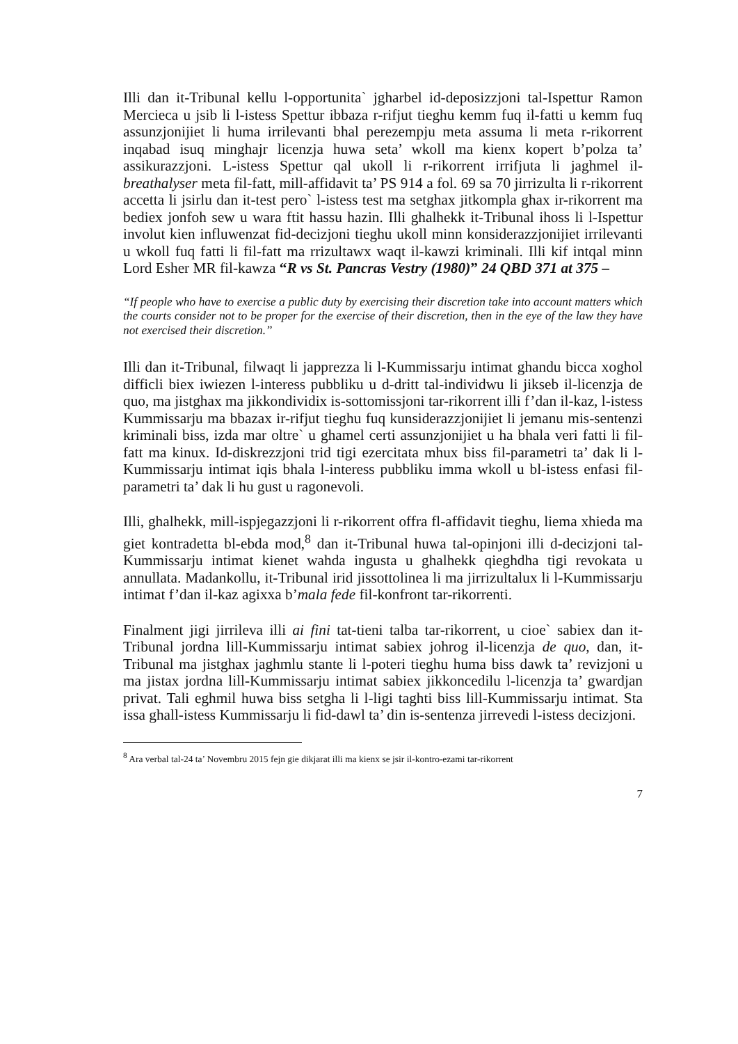Illi dan it-Tribunal kellu l-opportunita` jgharbel id-deposizzjoni tal-Ispettur Ramon Mercieca u jsib li l-istess Spettur ibbaza r-rifjut tieghu kemm fuq il-fatti u kemm fuq assunzjonijiet li huma irrilevanti bhal perezempju meta assuma li meta r-rikorrent inqabad isuq minghajr licenzja huwa seta’ wkoll ma kienx kopert b’polza ta’ assikurazzjoni. L-istess Spettur qal ukoll li r-rikorrent irrifjuta li jaghmel il-breathalyser meta fil-fatt, mill-affidavit ta’ PS 914 a fol. 69 sa 70 jirrizulta li r-rikorrent accetta li jsirlu dan it-test pero` l-istess test ma setghax jitkompla ghax ir-rikorrent ma bediex jonfoh sew u wara ftit hassu hazin. Illi ghalhekk it-Tribunal ihoss li l-Ispettur involut kien influwenzat fid-decizjoni tieghu ukoll minn konsiderazzjonijiet irrilevanti u wkoll fuq fatti li fil-fatt ma rrizultawx waqt il-kawzi kriminali. Illi kif intqal minn Lord Esher MR fil-kawza “R vs St. Pancras Vestry (1980)” 24 QBD 371 at 375 –
“If people who have to exercise a public duty by exercising their discretion take into account matters which the courts consider not to be proper for the exercise of their discretion, then in the eye of the law they have not exercised their discretion.”
Illi dan it-Tribunal, filwaqt li japprezza li l-Kummissarju intimat ghandu bicca xoghol difficli biex iwiezen l-interess pubbliku u d-dritt tal-individwu li jikseb il-licenzja de quo, ma jistghax ma jikkondividix is-sottomissjoni tar-rikorrent illi f’dan il-kaz, l-istess Kummissarju ma bbazax ir-rifjut tieghu fuq kunsiderazzjonijiet li jemanu mis-sentenzi kriminali biss, izda mar oltre` u ghamel certi assunzjonijiet u ha bhala veri fatti li fil-fatt ma kinux. Id-diskrezzjoni trid tigi ezercitata mhux biss fil-parametri ta’ dak li l-Kummissarju intimat iqis bhala l-interess pubbliku imma wkoll u bl-istess enfasi fil-parametri ta’ dak li hu gust u ragonevoli.
Illi, ghalhekk, mill-ispjegazzjoni li r-rikorrent offra fl-affidavit tieghu, liema xhieda ma giet kontradetta bl-ebda mod,<sup>8</sup> dan it-Tribunal huwa tal-opinjoni illi d-decizjoni tal-Kummissarju intimat kienet wahda ingusta u ghalhekk qieghdha tigi revokata u annullata. Madankollu, it-Tribunal irid jissottolinea li ma jirrizultalux li l-Kummissarju intimat f’dan il-kaz agixxa b’mala fede fil-konfront tar-rikorrenti.
Finalment jigi jirrileva illi ai fini tat-tieni talba tar-rikorrent, u cioe` sabiex dan it-Tribunal jordna lill-Kummissarju intimat sabiex johrog il-licenzja de quo, dan, it-Tribunal ma jistghax jaghmlu stante li l-poteri tieghu huma biss dawk ta’ revizjoni u ma jistax jordna lill-Kummissarju intimat sabiex jikkoncedilu l-licenzja ta’ gwardjan privat. Tali eghmil huwa biss setgha li l-ligi taghti biss lill-Kummissarju intimat. Sta issa ghall-istess Kummissarju li fid-dawl ta’ din is-sentenza jirrevedi l-istess decizjoni.
<sup>8</sup> Ara verbal tal-24 ta’ Novembru 2015 fejn gie dikjarat illi ma kienx se jsir il-kontro-ezami tar-rikorrent
7